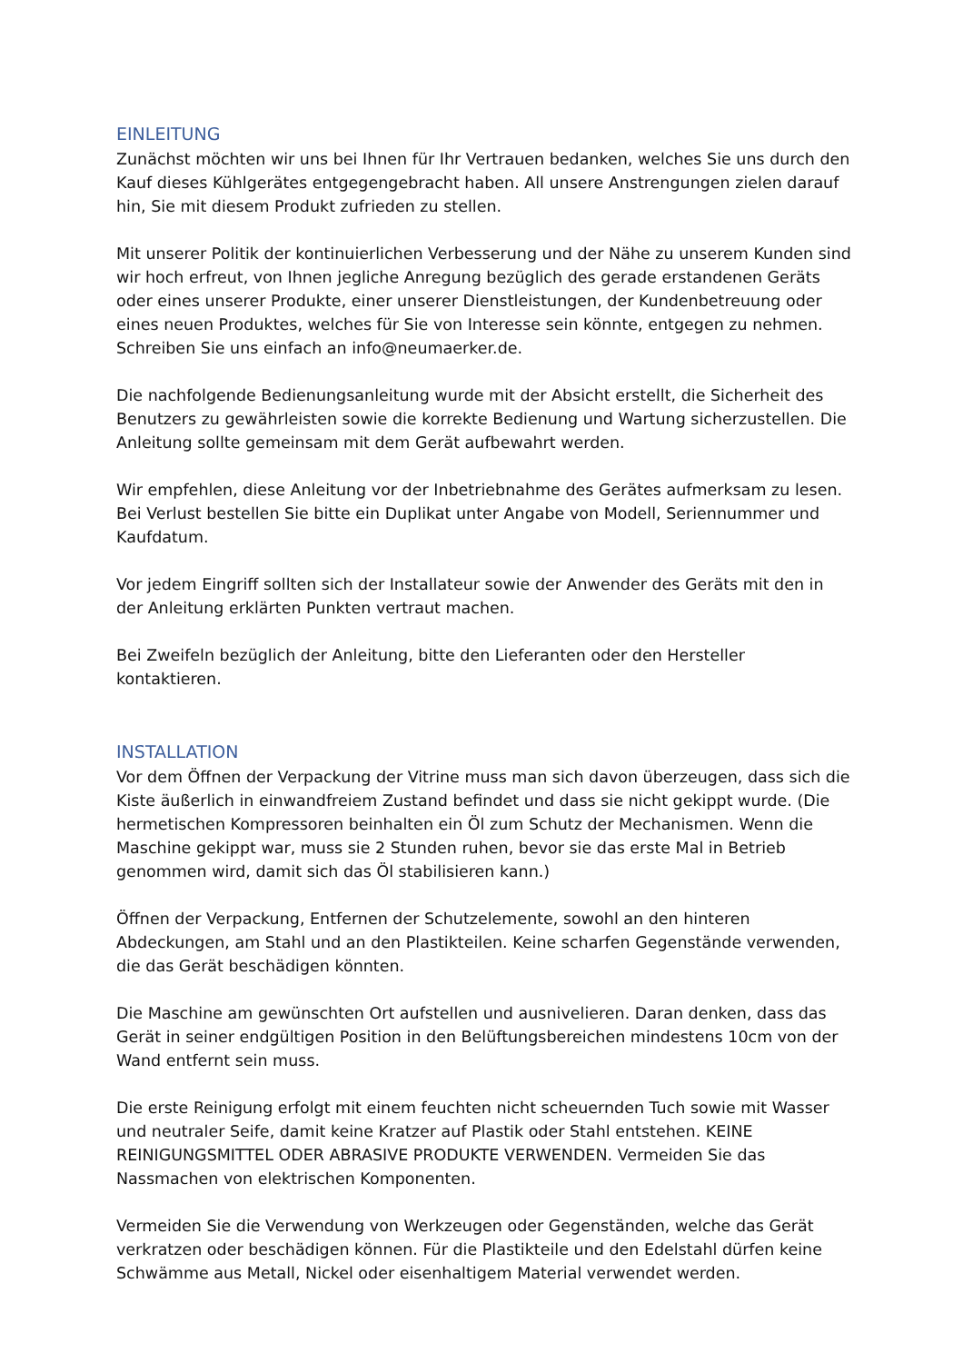EINLEITUNG
Zunächst möchten wir uns bei Ihnen für Ihr Vertrauen bedanken, welches Sie uns durch den Kauf dieses Kühlgerätes entgegengebracht haben. All unsere Anstrengungen zielen darauf hin, Sie mit diesem Produkt zufrieden zu stellen.
Mit unserer Politik der kontinuierlichen Verbesserung und der Nähe zu unserem Kunden sind wir hoch erfreut, von Ihnen jegliche Anregung bezüglich des gerade erstandenen Geräts oder eines unserer Produkte, einer unserer Dienstleistungen, der Kundenbetreuung oder eines neuen Produktes, welches für Sie von Interesse sein könnte, entgegen zu nehmen. Schreiben Sie uns einfach an info@neumaerker.de.
Die nachfolgende Bedienungsanleitung wurde mit der Absicht erstellt, die Sicherheit des Benutzers zu gewährleisten sowie die korrekte Bedienung und Wartung sicherzustellen. Die Anleitung sollte gemeinsam mit dem Gerät aufbewahrt werden.
Wir empfehlen, diese Anleitung vor der Inbetriebnahme des Gerätes aufmerksam zu lesen. Bei Verlust bestellen Sie bitte ein Duplikat unter Angabe von Modell, Seriennummer und Kaufdatum.
Vor jedem Eingriff sollten sich der Installateur sowie der Anwender des Geräts mit den in der Anleitung erklärten Punkten vertraut machen.
Bei Zweifeln bezüglich der Anleitung, bitte den Lieferanten oder den Hersteller kontaktieren.
INSTALLATION
Vor dem Öffnen der Verpackung der Vitrine muss man sich davon überzeugen, dass sich die Kiste äußerlich in einwandfreiem Zustand befindet und dass sie nicht gekippt wurde. (Die hermetischen Kompressoren beinhalten ein Öl zum Schutz der Mechanismen. Wenn die Maschine gekippt war, muss sie 2 Stunden ruhen, bevor sie das erste Mal in Betrieb genommen wird, damit sich das Öl stabilisieren kann.)
Öffnen der Verpackung, Entfernen der Schutzelemente, sowohl an den hinteren Abdeckungen, am Stahl und an den Plastikteilen. Keine scharfen Gegenstände verwenden, die das Gerät beschädigen könnten.
Die Maschine am gewünschten Ort aufstellen und ausnivelieren. Daran denken, dass das Gerät in seiner endgültigen Position in den Belüftungsbereichen mindestens 10cm von der Wand entfernt sein muss.
Die erste Reinigung erfolgt mit einem feuchten nicht scheuernden Tuch sowie mit Wasser und neutraler Seife, damit keine Kratzer auf Plastik oder Stahl entstehen. KEINE REINIGUNGSMITTEL ODER ABRASIVE PRODUKTE VERWENDEN. Vermeiden Sie das Nassmachen von elektrischen Komponenten.
Vermeiden Sie die Verwendung von Werkzeugen oder Gegenständen, welche das Gerät verkratzen oder beschädigen können. Für die Plastikteile und den Edelstahl dürfen keine Schwämme aus Metall, Nickel oder eisenhaltigem Material verwendet werden.